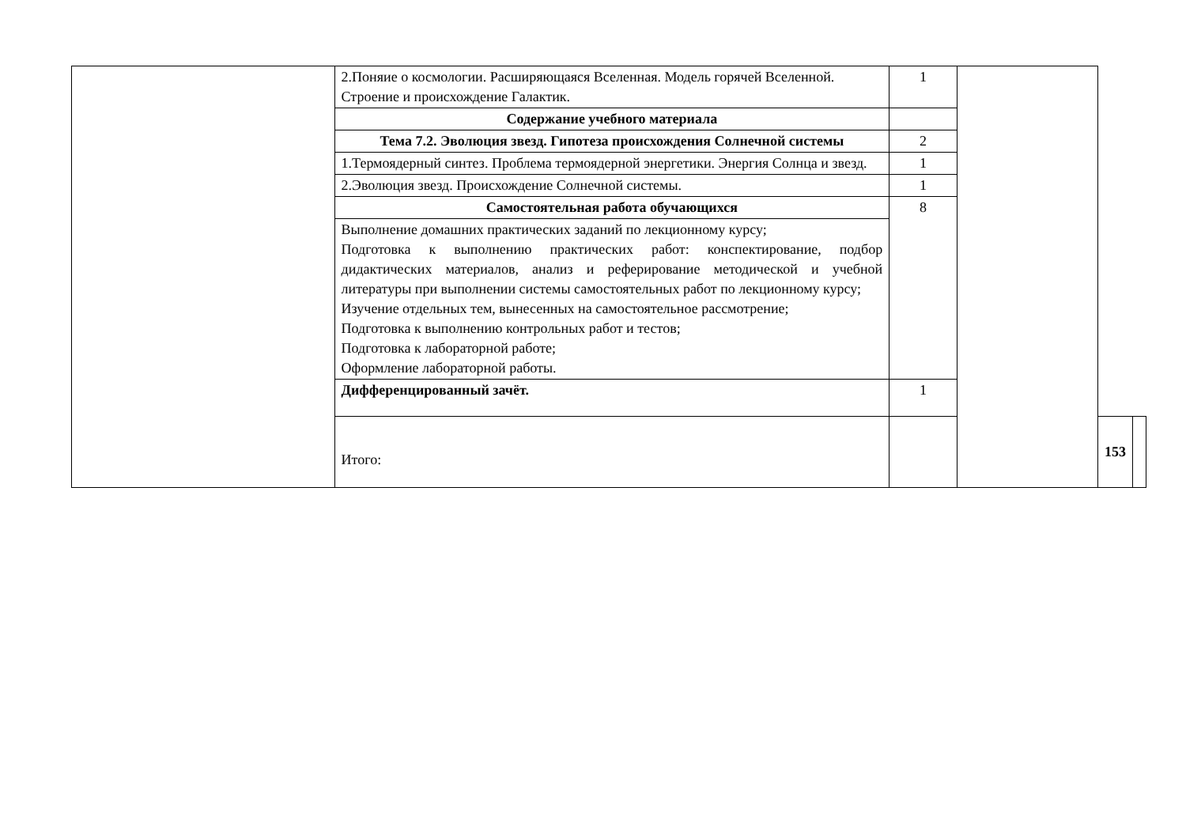| | 2.Поняие о космологии. Расширяющаяся Вселенная. Модель горячей Вселенной. Строение и происхождение Галактик. | 1 | | | |
| | Содержание учебного материала | | | | |
| | Тема 7.2. Эволюция звезд. Гипотеза происхождения Солнечной системы | 2 | | | |
| | 1.Термоядерный синтез. Проблема термоядерной энергетики. Энергия Солнца и звезд. | 1 | | | |
| | 2.Эволюция звезд. Происхождение Солнечной системы. | 1 | | | |
| | Самостоятельная работа обучающихся | 8 | | | |
| | Выполнение домашних практических заданий по лекционному курсу; Подготовка к выполнению практических работ: конспектирование, подбор дидактических материалов, анализ и реферирование методической и учебной литературы при выполнении системы самостоятельных работ по лекционному курсу; Изучение отдельных тем, вынесенных на самостоятельное рассмотрение; Подготовка к выполнению контрольных работ и тестов; Подготовка к лабораторной работе; Оформление лабораторной работы. | | | | |
| | Дифференцированный зачёт. | 1 | | | |
| | Итого: | | | 153 | |